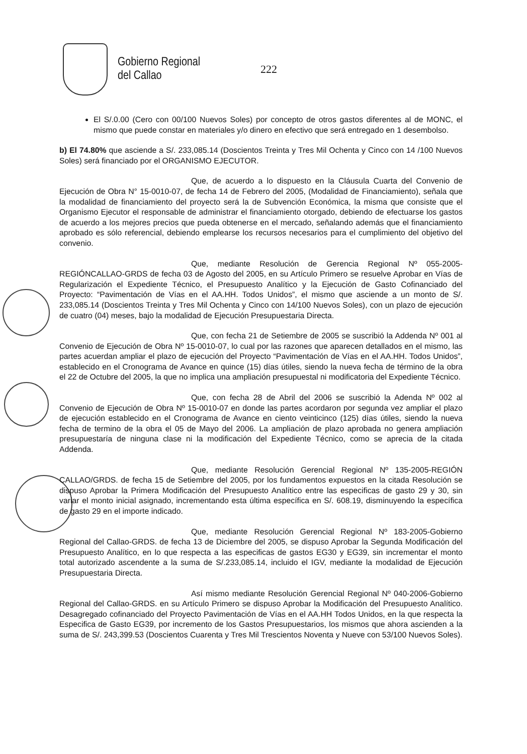Gobierno Regional
del Callao
222
El S/.0.00 (Cero con 00/100 Nuevos Soles) por concepto de otros gastos diferentes al de MONC, el mismo que puede constar en materiales y/o dinero en efectivo que será entregado en 1 desembolso.
b) El 74.80% que asciende a S/. 233,085.14 (Doscientos Treinta y Tres Mil Ochenta y Cinco con 14 /100 Nuevos Soles) será financiado por el ORGANISMO EJECUTOR.
Que, de acuerdo a lo dispuesto en la Cláusula Cuarta del Convenio de Ejecución de Obra N° 15-0010-07, de fecha 14 de Febrero del 2005, (Modalidad de Financiamiento), señala que la modalidad de financiamiento del proyecto será la de Subvención Económica, la misma que consiste que el Organismo Ejecutor el responsable de administrar el financiamiento otorgado, debiendo de efectuarse los gastos de acuerdo a los mejores precios que pueda obtenerse en el mercado, señalando además que el financiamiento aprobado es sólo referencial, debiendo emplearse los recursos necesarios para el cumplimiento del objetivo del convenio.
Que, mediante Resolución de Gerencia Regional Nº 055-2005-REGIÓNCALLAO-GRDS de fecha 03 de Agosto del 2005, en su Artículo Primero se resuelve Aprobar en Vías de Regularización el Expediente Técnico, el Presupuesto Analítico y la Ejecución de Gasto Cofinanciado del Proyecto: “Pavimentación de Vías en el AA.HH. Todos Unidos”, el mismo que asciende a un monto de S/. 233,085.14 (Doscientos Treinta y Tres Mil Ochenta y Cinco con 14/100 Nuevos Soles), con un plazo de ejecución de cuatro (04) meses, bajo la modalidad de Ejecución Presupuestaria Directa.
Que, con fecha 21 de Setiembre de 2005 se suscribió la Addenda Nº 001 al Convenio de Ejecución de Obra Nº 15-0010-07, lo cual por las razones que aparecen detallados en el mismo, las partes acuerdan ampliar el plazo de ejecución del Proyecto “Pavimentación de Vías en el AA.HH. Todos Unidos”, establecido en el Cronograma de Avance en quince (15) días útiles, siendo la nueva fecha de término de la obra el 22 de Octubre del 2005, la que no implica una ampliación presupuestal ni modificatoria del Expediente Técnico.
Que, con fecha 28 de Abril del 2006 se suscribió la Adenda Nº 002 al Convenio de Ejecución de Obra Nº 15-0010-07 en donde las partes acordaron por segunda vez ampliar el plazo de ejecución establecido en el Cronograma de Avance en ciento veinticinco (125) días útiles, siendo la nueva fecha de termino de la obra el 05 de Mayo del 2006. La ampliación de plazo aprobada no genera ampliación presupuestaría de ninguna clase ni la modificación del Expediente Técnico, como se aprecia de la citada Addenda.
Que, mediante Resolución Gerencial Regional Nº 135-2005-REGIÓN CALLAO/GRDS. de fecha 15 de Setiembre del 2005, por los fundamentos expuestos en la citada Resolución se dispuso Aprobar la Primera Modificación del Presupuesto Analítico entre las especificas de gasto 29 y 30, sin variar el monto inicial asignado, incrementando esta última específica en S/. 608.19, disminuyendo la específica de gasto 29 en el importe indicado.
Que, mediante Resolución Gerencial Regional Nº 183-2005-Gobierno Regional del Callao-GRDS. de fecha 13 de Diciembre del 2005, se dispuso Aprobar la Segunda Modificación del Presupuesto Analítico, en lo que respecta a las especificas de gastos EG30 y EG39, sin incrementar el monto total autorizado ascendente a la suma de S/.233,085.14, incluido el IGV, mediante la modalidad de Ejecución Presupuestaria Directa.
Así mismo mediante Resolución Gerencial Regional Nº 040-2006-Gobierno Regional del Callao-GRDS. en su Artículo Primero se dispuso Aprobar la Modificación del Presupuesto Analítico. Desagregado cofinanciado del Proyecto Pavimentación de Vías en el AA.HH Todos Unidos, en la que respecta la Especifica de Gasto EG39, por incremento de los Gastos Presupuestarios, los mismos que ahora ascienden a la suma de S/. 243,399.53 (Doscientos Cuarenta y Tres Mil Trescientos Noventa y Nueve con 53/100 Nuevos Soles).